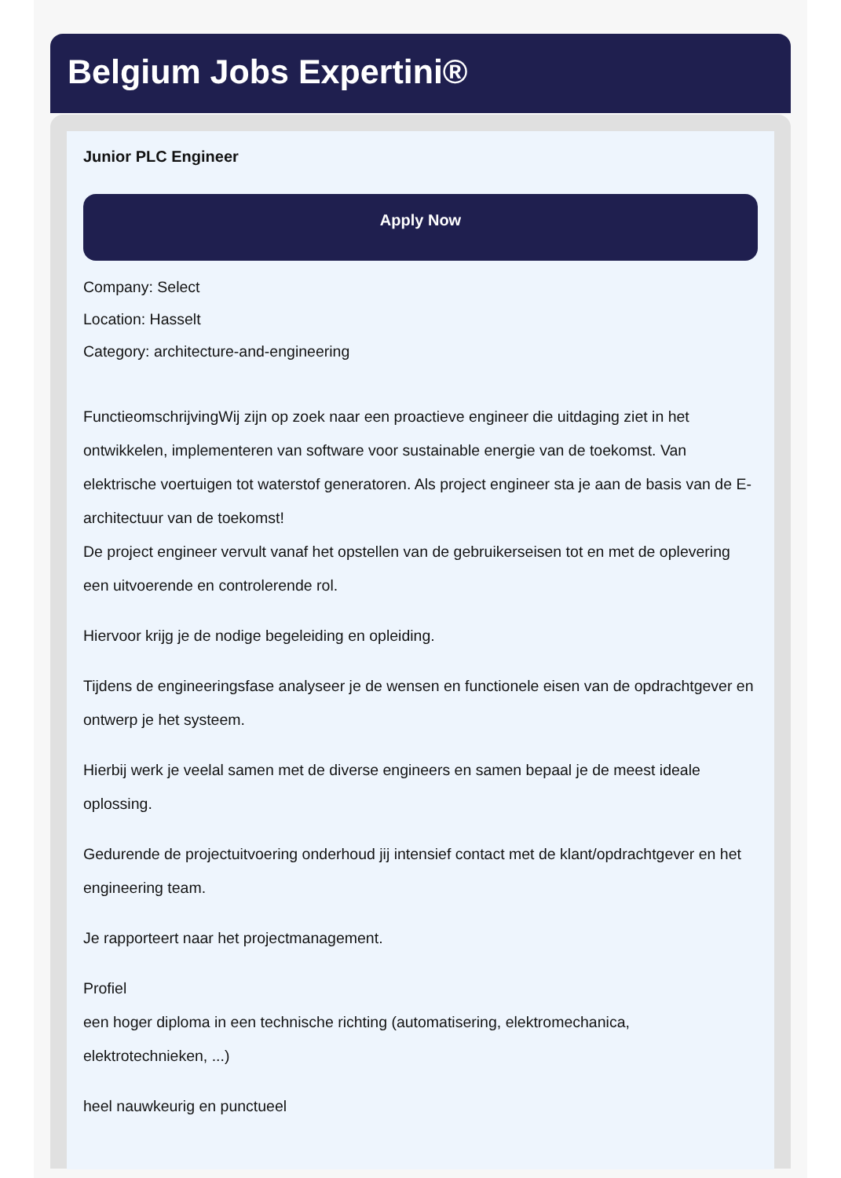Belgium Jobs Expertini®
Junior PLC Engineer
Apply Now
Company: Select
Location: Hasselt
Category: architecture-and-engineering
FunctieomschrijvingWij zijn op zoek naar een proactieve engineer die uitdaging ziet in het ontwikkelen, implementeren van software voor sustainable energie van de toekomst. Van elektrische voertuigen tot waterstof generatoren. Als project engineer sta je aan de basis van de E-architectuur van de toekomst!
De project engineer vervult vanaf het opstellen van de gebruikerseisen tot en met de oplevering een uitvoerende en controlerende rol.
Hiervoor krijg je de nodige begeleiding en opleiding.
Tijdens de engineeringsfase analyseer je de wensen en functionele eisen van de opdrachtgever en ontwerp je het systeem.
Hierbij werk je veelal samen met de diverse engineers en samen bepaal je de meest ideale oplossing.
Gedurende de projectuitvoering onderhoud jij intensief contact met de klant/opdrachtgever en het engineering team.
Je rapporteert naar het projectmanagement.
Profiel
een hoger diploma in een technische richting (automatisering, elektromechanica, elektrotechnieken, ...)
heel nauwkeurig en punctueel